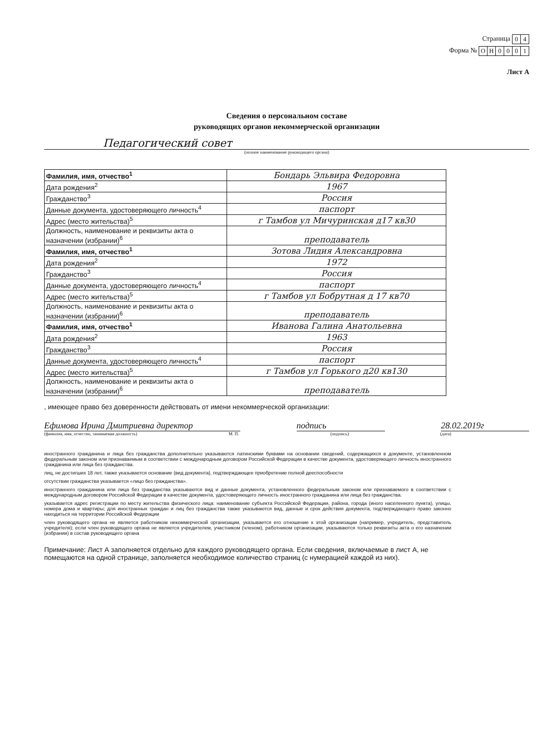Страница
| 0 | 4 |
Форма №
| О | Н | 0 | 0 | 0 | 1 |
Лист А
Сведения о персональном составе
руководящих органов некоммерческой организации
Педагогический совет
(полное наименование руководящего органа)
| Фамилия, имя, отчество<sup>1</sup> | Бондарь Эльвира Федоровна |
| Дата рождения<sup>2</sup> | 1967 |
| Гражданство<sup>3</sup> | Россия |
| Данные документа, удостоверяющего личность<sup>4</sup> | паспорт |
| Адрес (место жительства)<sup>5</sup> | г Тамбов ул Мичуринская д17 кв30 |
| Должность, наименование и реквизиты акта о назначении (избрании)<sup>6</sup> | преподаватель |
| Фамилия, имя, отчество<sup>1</sup> | Зотова Лидия Александровна |
| Дата рождения<sup>2</sup> | 1972 |
| Гражданство<sup>3</sup> | Россия |
| Данные документа, удостоверяющего личность<sup>4</sup> | паспорт |
| Адрес (место жительства)<sup>5</sup> | г Тамбов ул Бобрутная д 17 кв70 |
| Должность, наименование и реквизиты акта о назначении (избрании)<sup>6</sup> | преподаватель |
| Фамилия, имя, отчество<sup>1</sup> | Иванова Галина Анатольевна |
| Дата рождения<sup>2</sup> | 1963 |
| Гражданство<sup>3</sup> | Россия |
| Данные документа, удостоверяющего личность<sup>4</sup> | паспорт |
| Адрес (место жительства)<sup>5</sup> | г Тамбов ул Горького д20 кв130 |
| Должность, наименование и реквизиты акта о назначении (избрании)<sup>6</sup> | преподаватель |
, имеющее право без доверенности действовать от имени некоммерческой организации:
Ефимова Ирина Дмитриевна директор подпись 28.02.2019г
(фамилия, имя, отчество, занимаемая должность) М. П. (подпись) (дата)
иностранного гражданина и лица без гражданства дополнительно указываются латинскими буквами на основании сведений, содержащихся в документе, установленном федеральным законом или признаваемым в соответствии с международным договором Российской Федерации в качестве документа, удостоверяющего личность иностранного гражданина или лица без гражданства.
лиц, не достигших 18 лет, также указывается основание (вид документа), подтверждающее приобретение полной дееспособности
отсутствии гражданства указывается «лицо без гражданства».
иностранного гражданина или лица без гражданства указываются вид и данные документа, установленного федеральным законом или признаваемого в соответствии с международным договором Российской Федерации в качестве документа, удостоверяющего личность иностранного гражданина или лица без гражданства.
указывается адрес регистрации по месту жительства физического лица: наименование субъекта Российской Федерации, района, города (иного населенного пункта), улицы, номера дома и квартиры; для иностранных граждан и лиц без гражданства также указываются вид, данные и срок действия документа, подтверждающего право законно находиться на территории Российской Федерации
член руководящего органа не является работником некоммерческой организации, указывается его отношение к этой организации (например, учредитель, представитель учредителя); если член руководящего органа не является учредителем, участником (членом), работником организации, указываются только реквизиты акта о его назначении (избрании) в состав руководящего органа
Примечание: Лист А заполняется отдельно для каждого руководящего органа. Если сведения, включаемые в лист А, не помещаются на одной странице, заполняется необходимое количество страниц (с нумерацией каждой из них).